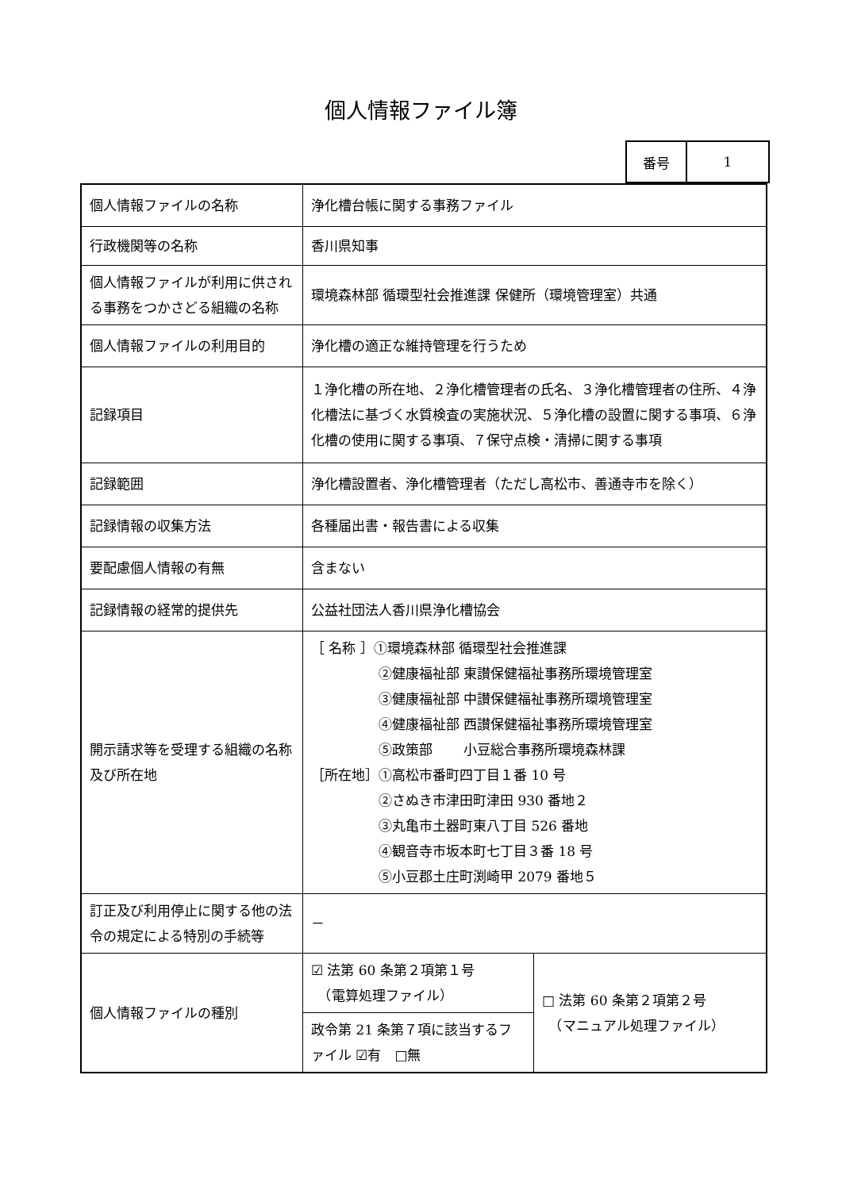個人情報ファイル簿
| 番号 | 1 |
| 個人情報ファイルの名称 | 浄化槽台帳に関する事務ファイル | |
| 行政機関等の名称 | 香川県知事 | |
| 個人情報ファイルが利用に供される事務をつかさどる組織の名称 | 環境森林部 循環型社会推進課 保健所（環境管理室）共通 | |
| 個人情報ファイルの利用目的 | 浄化槽の適正な維持管理を行うため | |
| 記録項目 | １浄化槽の所在地、２浄化槽管理者の氏名、３浄化槽管理者の住所、４浄化槽法に基づく水質検査の実施状況、５浄化槽の設置に関する事項、６浄化槽の使用に関する事項、７保守点検・清掃に関する事項 | |
| 記録範囲 | 浄化槽設置者、浄化槽管理者（ただし高松市、善通寺市を除く） | |
| 記録情報の収集方法 | 各種届出書・報告書による収集 | |
| 要配慮個人情報の有無 | 含まない | |
| 記録情報の経常的提供先 | 公益社団法人香川県浄化槽協会 | |
| 開示請求等を受理する組織の名称及び所在地 | ［ 名称 ］①環境森林部 循環型社会推進課 ②健康福祉部 東讃保健福祉事務所環境管理室 ③健康福祉部 中讃保健福祉事務所環境管理室 ④健康福祉部 西讃保健福祉事務所環境管理室 ⑤政策部 小豆総合事務所環境森林課 ［所在地］①高松市番町四丁目１番 10 号 ②さぬき市津田町津田 930 番地２ ③丸亀市土器町東八丁目 526 番地 ④観音寺市坂本町七丁目３番 18 号 ⑤小豆郡土庄町渕崎甲 2079 番地５ | |
| 訂正及び利用停止に関する他の法令の規定による特別の手続等 | － | |
| 個人情報ファイルの種別 | ☑ 法第 60 条第２項第１号 （電算処理ファイル） | □ 法第 60 条第２項第２号 （マニュアル処理ファイル） |
| | 政令第 21 条第７項に該当するファイル ☑有 □無 | |